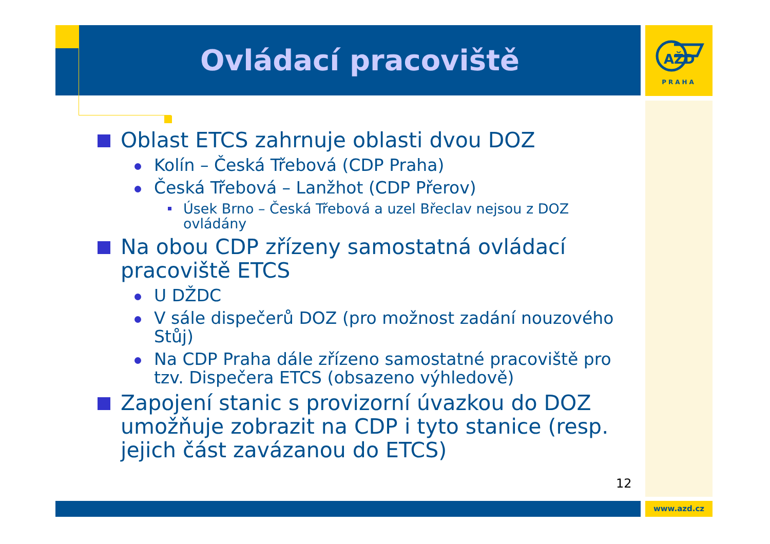Ovládací pracoviště
AŽD
PRAHA
Oblast ETCS zahrnuje oblasti dvou DOZ
Kolín – Česká Třebová (CDP Praha)
Česká Třebová – Lanžhot (CDP Přerov)
Úsek Brno – Česká Třebová a uzel Břeclav nejsou z DOZ ovládány
Na obou CDP zřízeny samostatná ovládací pracoviště ETCS
U DŽDC
V sále dispečerů DOZ (pro možnost zadání nouzového Stůj)
Na CDP Praha dále zřízeno samostatné pracoviště pro tzv. Dispečera ETCS (obsazeno výhledově)
Zapojení stanic s provizorní úvazkou do DOZ umožňuje zobrazit na CDP i tyto stanice (resp. jejich část zavázanou do ETCS)
12
www.azd.cz